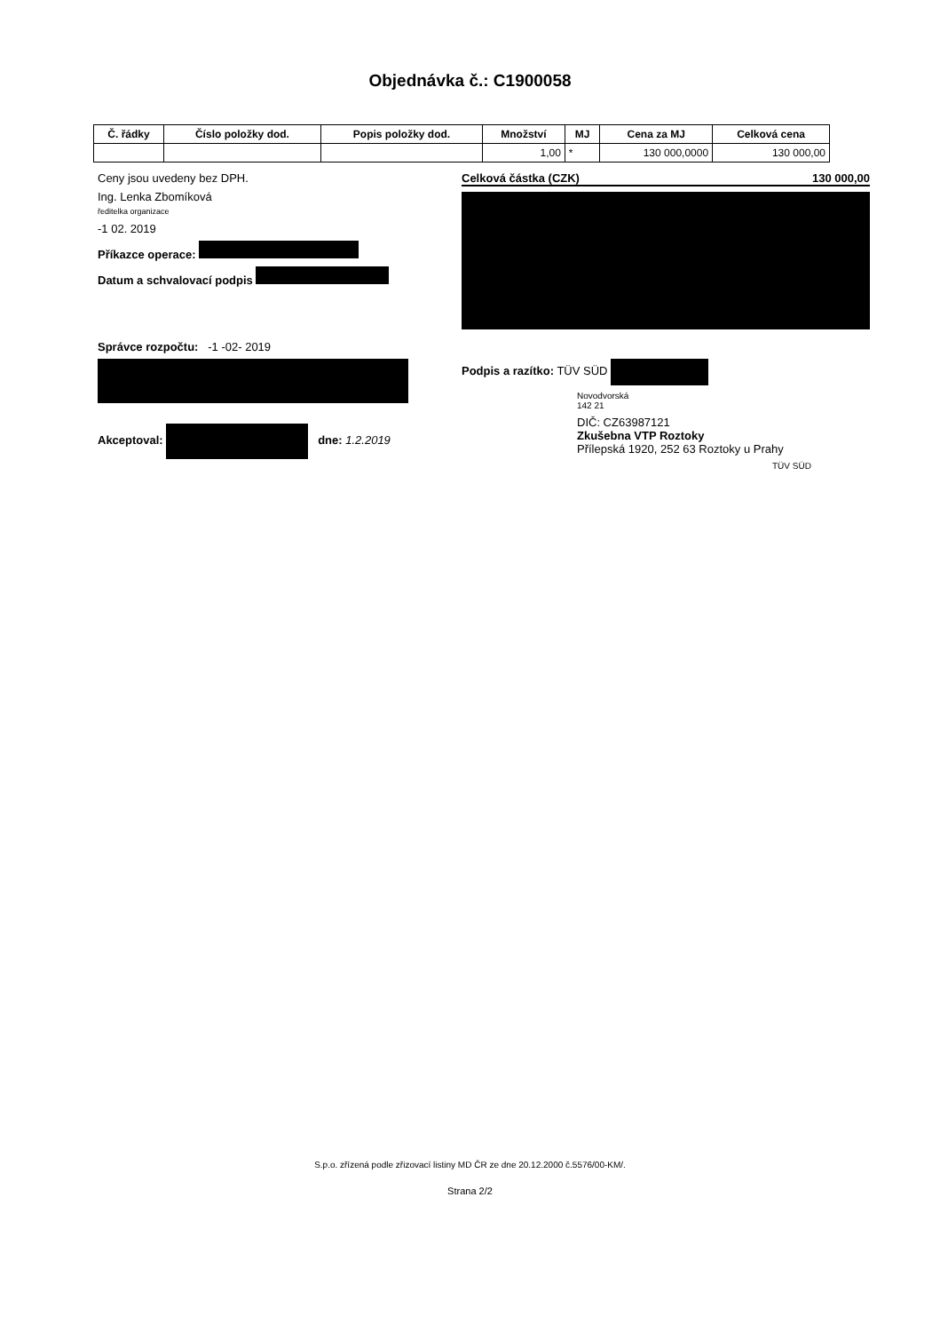Objednávka č.: C1900058
| Č. řádky | Číslo položky dod. | Popis položky dod. | Množství | MJ | Cena za MJ | Celková cena |
| --- | --- | --- | --- | --- | --- | --- |
| | | | 1,00 | * | 130 000,0000 | 130 000,00 |
Ceny jsou uvedeny bez DPH.
Ing. Lenka Zbomíková
ředitelka organizace
-1 02. 2019
Příkazce operace:
Datum a schvalovací podpis
Správce rozpočtu: -1 -02- 2019
Akceptoval: dne: 1.2.2019
Celková částka (CZK) 130 000,00
Podpis a razítko: TÜV SÜD
Novodvorská
142 21
DIČ: CZ63987121
Zkušebna VTP Roztoky
Přílepská 1920, 252 63 Roztoky u Prahy
TÜV SÜD
S.p.o. zřízená podle zřizovací listiny MD ČR ze dne 20.12.2000 č.5576/00-KM/.
Strana 2/2